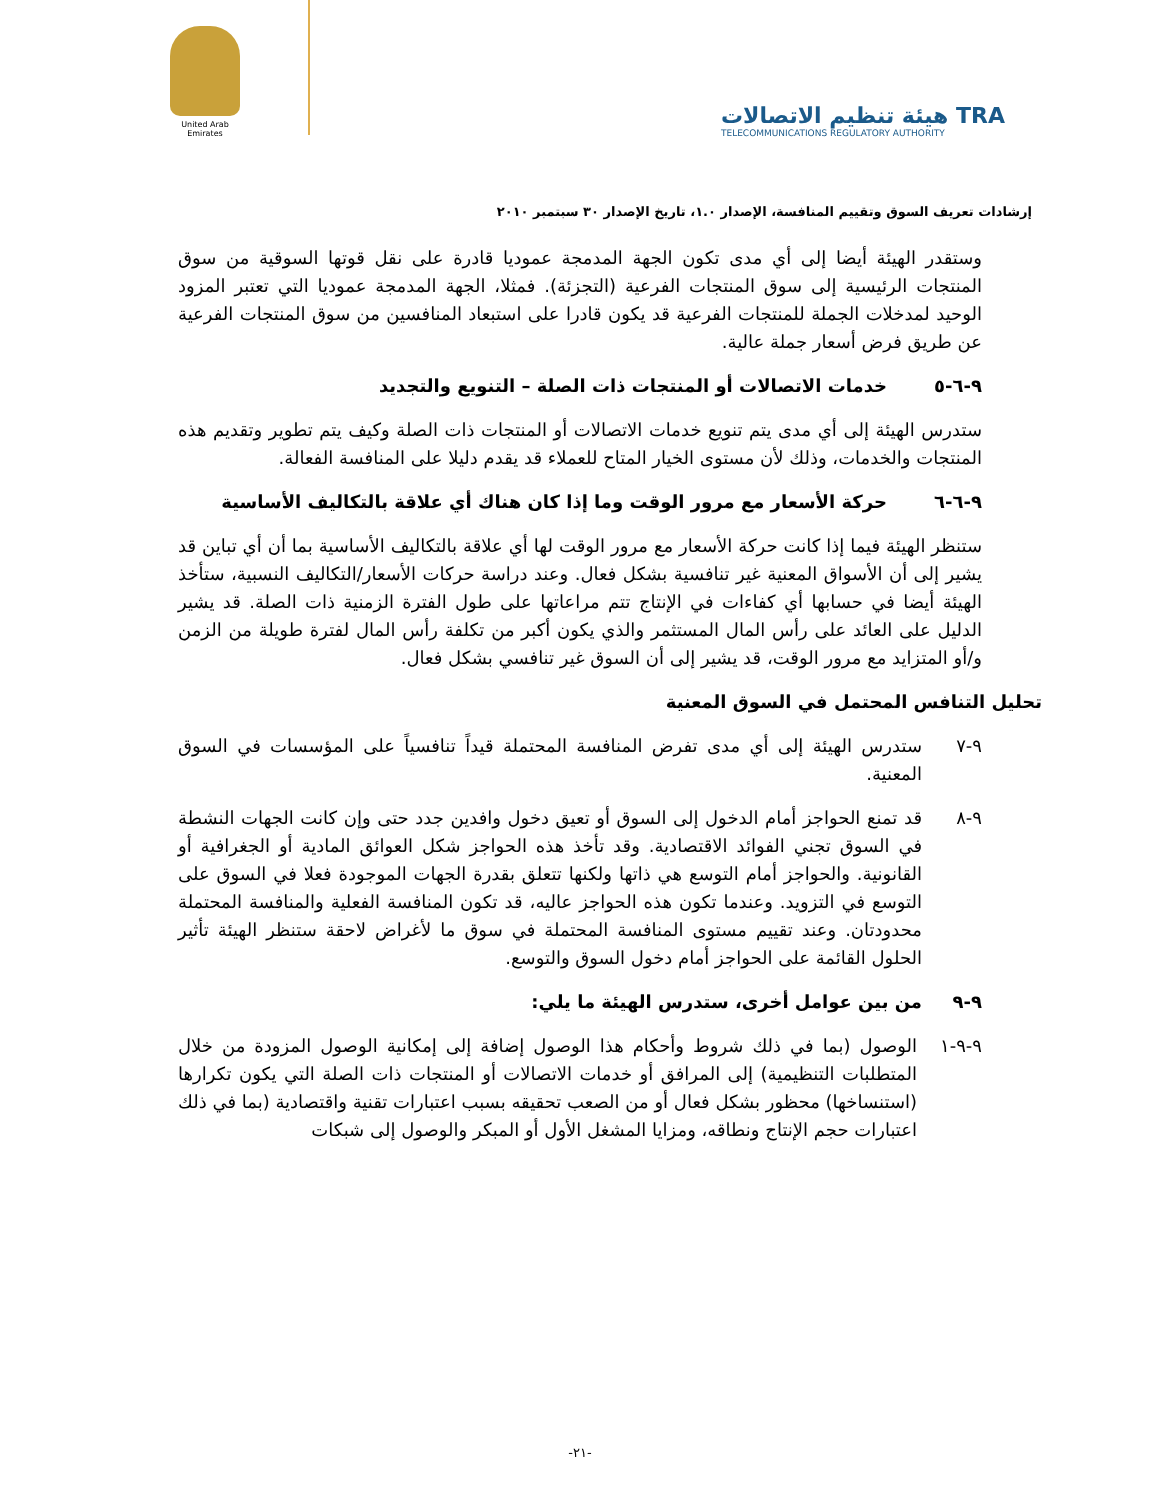United Arab Emirates
هيئة تنظيم الاتصالات TRA
TELECOMMUNICATIONS REGULATORY AUTHORITY
إرشادات تعريف السوق وتقييم المنافسة، الإصدار ١.٠، تاريخ الإصدار ٣٠ سبتمبر ٢٠١٠
وستقدر الهيئة أيضا إلى أي مدى تكون الجهة المدمجة عموديا قادرة على نقل قوتها السوقية من سوق المنتجات الرئيسية إلى سوق المنتجات الفرعية (التجزئة). فمثلا، الجهة المدمجة عموديا التي تعتبر المزود الوحيد لمدخلات الجملة للمنتجات الفرعية قد يكون قادرا على استبعاد المنافسين من سوق المنتجات الفرعية عن طريق فرض أسعار جملة عالية.
٩-٦-٥ خدمات الاتصالات أو المنتجات ذات الصلة – التنويع والتجديد
ستدرس الهيئة إلى أي مدى يتم تنويع خدمات الاتصالات أو المنتجات ذات الصلة وكيف يتم تطوير وتقديم هذه المنتجات والخدمات، وذلك لأن مستوى الخيار المتاح للعملاء قد يقدم دليلا على المنافسة الفعالة.
٩-٦-٦ حركة الأسعار مع مرور الوقت وما إذا كان هناك أي علاقة بالتكاليف الأساسية
ستنظر الهيئة فيما إذا كانت حركة الأسعار مع مرور الوقت لها أي علاقة بالتكاليف الأساسية بما أن أي تباين قد يشير إلى أن الأسواق المعنية غير تنافسية بشكل فعال. وعند دراسة حركات الأسعار/التكاليف النسبية، ستأخذ الهيئة أيضا في حسابها أي كفاءات في الإنتاج تتم مراعاتها على طول الفترة الزمنية ذات الصلة. قد يشير الدليل على العائد على رأس المال المستثمر والذي يكون أكبر من تكلفة رأس المال لفترة طويلة من الزمن و/أو المتزايد مع مرور الوقت، قد يشير إلى أن السوق غير تنافسي بشكل فعال.
تحليل التنافس المحتمل في السوق المعنية
٩-٧ ستدرس الهيئة إلى أي مدى تفرض المنافسة المحتملة قيداً تنافسياً على المؤسسات في السوق المعنية.
٩-٨ قد تمنع الحواجز أمام الدخول إلى السوق أو تعيق دخول وافدين جدد حتى وإن كانت الجهات النشطة في السوق تجني الفوائد الاقتصادية. وقد تأخذ هذه الحواجز شكل العوائق المادية أو الجغرافية أو القانونية. والحواجز أمام التوسع هي ذاتها ولكنها تتعلق بقدرة الجهات الموجودة فعلا في السوق على التوسع في التزويد. وعندما تكون هذه الحواجز عاليه، قد تكون المنافسة الفعلية والمنافسة المحتملة محدودتان. وعند تقييم مستوى المنافسة المحتملة في سوق ما لأغراض لاحقة ستنظر الهيئة تأثير الحلول القائمة على الحواجز أمام دخول السوق والتوسع.
٩-٩ من بين عوامل أخرى، ستدرس الهيئة ما يلي:
٩-٩-١ الوصول (بما في ذلك شروط وأحكام هذا الوصول إضافة إلى إمكانية الوصول المزودة من خلال المتطلبات التنظيمية) إلى المرافق أو خدمات الاتصالات أو المنتجات ذات الصلة التي يكون تكرارها (استنساخها) محظور بشكل فعال أو من الصعب تحقيقه بسبب اعتبارات تقنية واقتصادية (بما في ذلك اعتبارات حجم الإنتاج ونطاقه، ومزايا المشغل الأول أو المبكر والوصول إلى شبكات
-٢١-